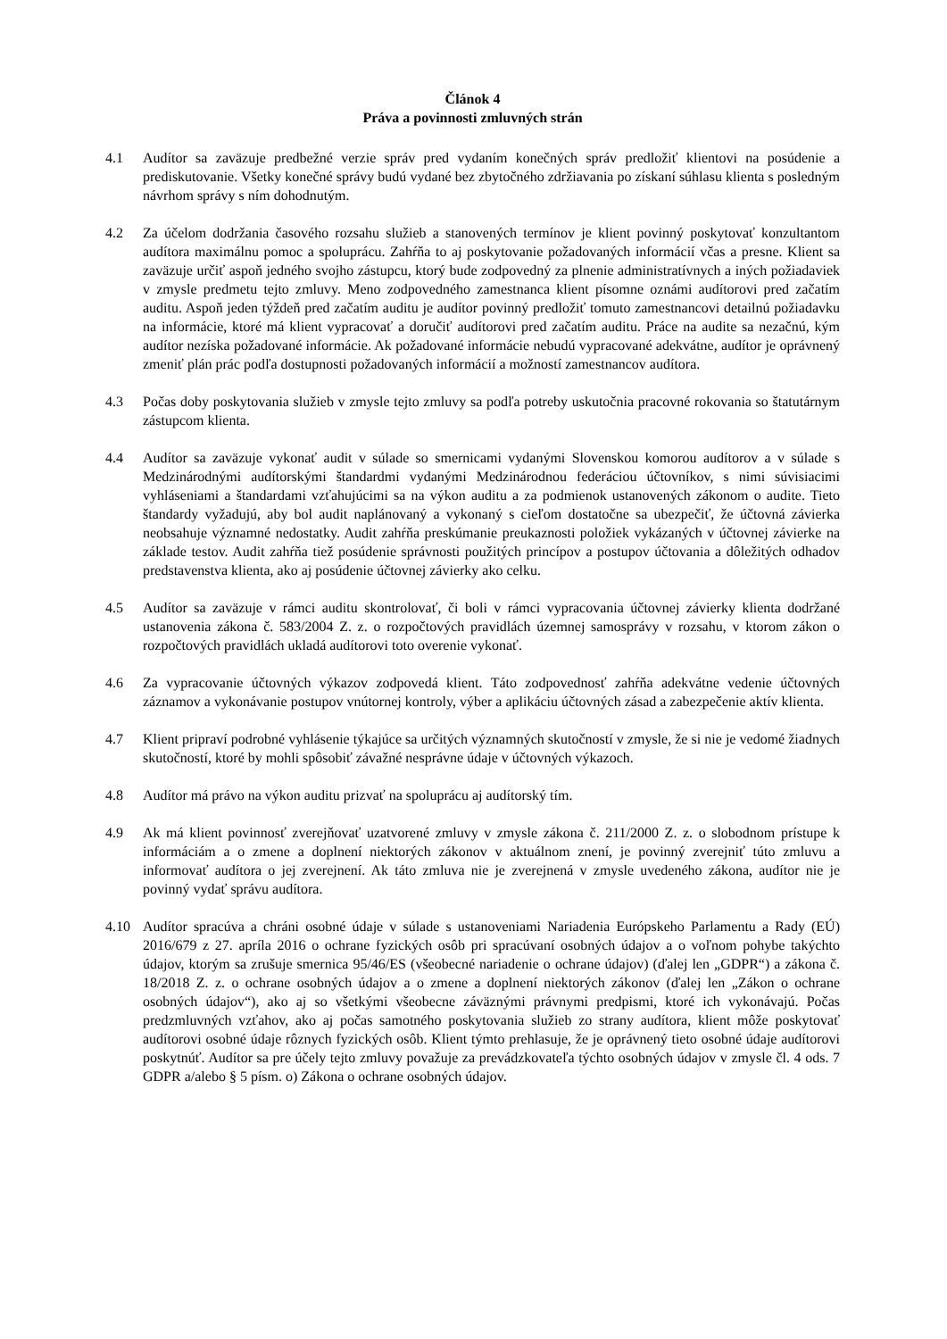Článok 4
Práva a povinnosti zmluvných strán
4.1 Audítor sa zaväzuje predbežné verzie správ pred vydaním konečných správ predložiť klientovi na posúdenie a prediskutovanie. Všetky konečné správy budú vydané bez zbytočného zdržiavania po získaní súhlasu klienta s posledným návrhom správy s ním dohodnutým.
4.2 Za účelom dodržania časového rozsahu služieb a stanovených termínov je klient povinný poskytovať konzultantom audítora maximálnu pomoc a spoluprácu. Zahŕňa to aj poskytovanie požadovaných informácií včas a presne. Klient sa zaväzuje určiť aspoň jedného svojho zástupcu, ktorý bude zodpovedný za plnenie administratívnych a iných požiadaviek v zmysle predmetu tejto zmluvy. Meno zodpovedného zamestnanca klient písomne oznámi audítorovi pred začatím auditu. Aspoň jeden týždeň pred začatím auditu je audítor povinný predložiť tomuto zamestnancovi detailnú požiadavku na informácie, ktoré má klient vypracovať a doručiť audítorovi pred začatím auditu. Práce na audite sa nezačnú, kým audítor nezíska požadované informácie. Ak požadované informácie nebudú vypracované adekvátne, audítor je oprávnený zmeniť plán prác podľa dostupnosti požadovaných informácií a možností zamestnancov audítora.
4.3 Počas doby poskytovania služieb v zmysle tejto zmluvy sa podľa potreby uskutočnia pracovné rokovania so štatutárnym zástupcom klienta.
4.4 Audítor sa zaväzuje vykonať audit v súlade so smernicami vydanými Slovenskou komorou audítorov a v súlade s Medzinárodnými audítorskými štandardmi vydanými Medzinárodnou federáciou účtovníkov, s nimi súvisiacimi vyhláseniami a štandardami vzťahujúcimi sa na výkon auditu a za podmienok ustanovených zákonom o audite. Tieto štandardy vyžadujú, aby bol audit naplánovaný a vykonaný s cieľom dostatočne sa ubezpečiť, že účtovná závierka neobsahuje významné nedostatky. Audit zahŕňa preskúmanie preukaznosti položiek vykázaných v účtovnej závierke na základe testov. Audit zahŕňa tiež posúdenie správnosti použitých princípov a postupov účtovania a dôležitých odhadov predstavenstva klienta, ako aj posúdenie účtovnej závierky ako celku.
4.5 Audítor sa zaväzuje v rámci auditu skontrolovať, či boli v rámci vypracovania účtovnej závierky klienta dodržané ustanovenia zákona č. 583/2004 Z. z. o rozpočtových pravidlách územnej samosprávy v rozsahu, v ktorom zákon o rozpočtových pravidlách ukladá audítorovi toto overenie vykonať.
4.6 Za vypracovanie účtovných výkazov zodpovedá klient. Táto zodpovednosť zahŕňa adekvátne vedenie účtovných záznamov a vykonávanie postupov vnútornej kontroly, výber a aplikáciu účtovných zásad a zabezpečenie aktív klienta.
4.7 Klient pripraví podrobné vyhlásenie týkajúce sa určitých významných skutočností v zmysle, že si nie je vedomé žiadnych skutočností, ktoré by mohli spôsobiť závažné nesprávne údaje v účtovných výkazoch.
4.8 Audítor má právo na výkon auditu prizvať na spoluprácu aj audítorský tím.
4.9 Ak má klient povinnosť zverejňovať uzatvorené zmluvy v zmysle zákona č. 211/2000 Z. z. o slobodnom prístupe k informáciám a o zmene a doplnení niektorých zákonov v aktuálnom znení, je povinný zverejniť túto zmluvu a informovať audítora o jej zverejnení. Ak táto zmluva nie je zverejnená v zmysle uvedeného zákona, audítor nie je povinný vydať správu audítora.
4.10 Audítor spracúva a chráni osobné údaje v súlade s ustanoveniami Nariadenia Európskeho Parlamentu a Rady (EÚ) 2016/679 z 27. apríla 2016 o ochrane fyzických osôb pri spracúvaní osobných údajov a o voľnom pohybe takýchto údajov, ktorým sa zrušuje smernica 95/46/ES (všeobecné nariadenie o ochrane údajov) (ďalej len „GDPR“) a zákona č. 18/2018 Z. z. o ochrane osobných údajov a o zmene a doplnení niektorých zákonov (ďalej len „Zákon o ochrane osobných údajov“), ako aj so všetkými všeobecne záväznými právnymi predpismi, ktoré ich vykonávajú. Počas predzmluvných vzťahov, ako aj počas samotného poskytovania služieb zo strany audítora, klient môže poskytovať audítorovi osobné údaje rôznych fyzických osôb. Klient týmto prehlasuje, že je oprávnený tieto osobné údaje audítorovi poskytnúť. Audítor sa pre účely tejto zmluvy považuje za prevádzkovateľa týchto osobných údajov v zmysle čl. 4 ods. 7 GDPR a/alebo § 5 písm. o) Zákona o ochrane osobných údajov.